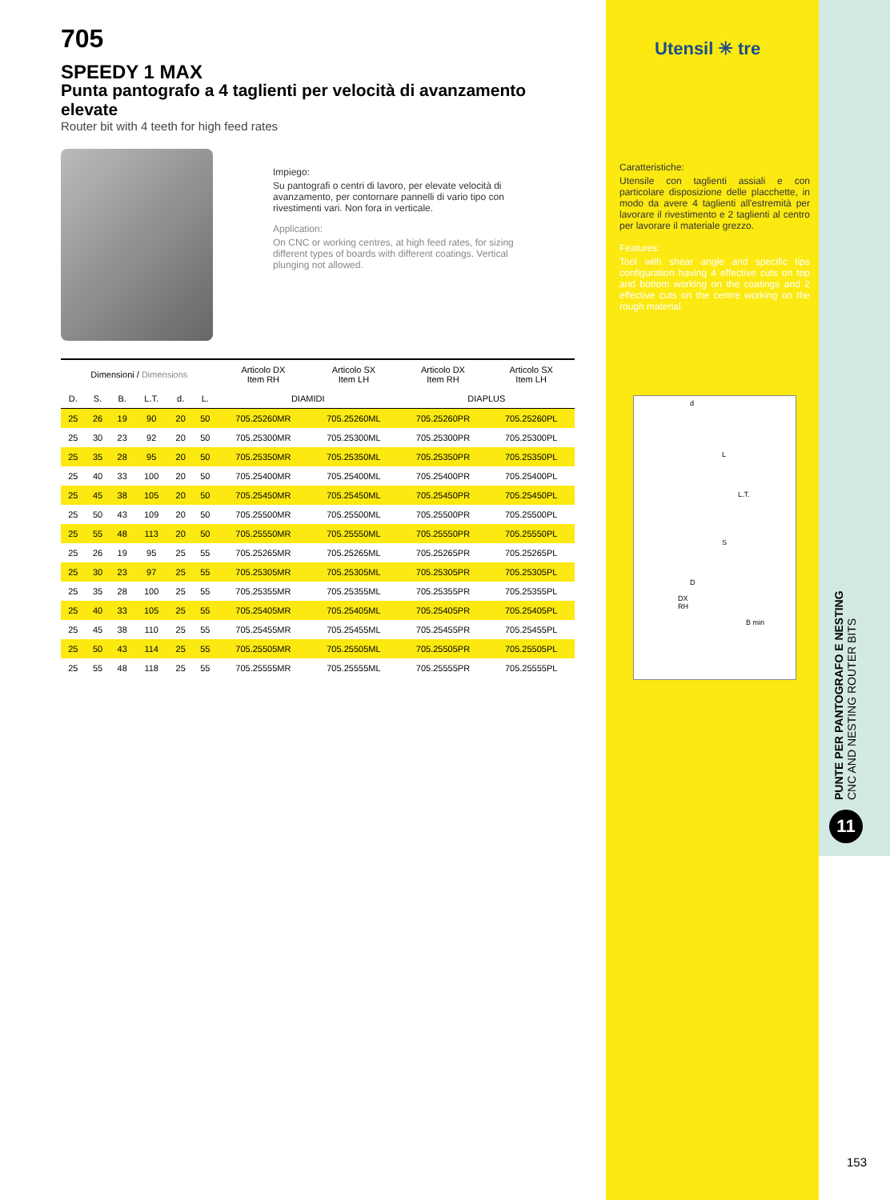705
SPEEDY 1 MAX
Punta pantografo a 4 taglienti per velocità di avanzamento elevate
Router bit with 4 teeth for high feed rates
Impiego:
Su pantografi o centri di lavoro, per elevate velocità di avanzamento, per contornare pannelli di vario tipo con rivestimenti vari. Non fora in verticale.
Application:
On CNC or working centres, at high feed rates, for sizing different types of boards with different coatings. Vertical plunging not allowed.
| Dimensioni / Dimensions | | | | | | Articolo DX Item RH | Articolo SX Item LH | Articolo DX Item RH | Articolo SX Item LH |
| --- | --- | --- | --- | --- | --- | --- | --- | --- | --- |
| D. | S. | B. | L.T. | d. | L. | DIAMIDI | | DIAPLUS | |
| 25 | 26 | 19 | 90 | 20 | 50 | 705.25260MR | 705.25260ML | 705.25260PR | 705.25260PL |
| 25 | 30 | 23 | 92 | 20 | 50 | 705.25300MR | 705.25300ML | 705.25300PR | 705.25300PL |
| 25 | 35 | 28 | 95 | 20 | 50 | 705.25350MR | 705.25350ML | 705.25350PR | 705.25350PL |
| 25 | 40 | 33 | 100 | 20 | 50 | 705.25400MR | 705.25400ML | 705.25400PR | 705.25400PL |
| 25 | 45 | 38 | 105 | 20 | 50 | 705.25450MR | 705.25450ML | 705.25450PR | 705.25450PL |
| 25 | 50 | 43 | 109 | 20 | 50 | 705.25500MR | 705.25500ML | 705.25500PR | 705.25500PL |
| 25 | 55 | 48 | 113 | 20 | 50 | 705.25550MR | 705.25550ML | 705.25550PR | 705.25550PL |
| 25 | 26 | 19 | 95 | 25 | 55 | 705.25265MR | 705.25265ML | 705.25265PR | 705.25265PL |
| 25 | 30 | 23 | 97 | 25 | 55 | 705.25305MR | 705.25305ML | 705.25305PR | 705.25305PL |
| 25 | 35 | 28 | 100 | 25 | 55 | 705.25355MR | 705.25355ML | 705.25355PR | 705.25355PL |
| 25 | 40 | 33 | 105 | 25 | 55 | 705.25405MR | 705.25405ML | 705.25405PR | 705.25405PL |
| 25 | 45 | 38 | 110 | 25 | 55 | 705.25455MR | 705.25455ML | 705.25455PR | 705.25455PL |
| 25 | 50 | 43 | 114 | 25 | 55 | 705.25505MR | 705.25505ML | 705.25505PR | 705.25505PL |
| 25 | 55 | 48 | 118 | 25 | 55 | 705.25555MR | 705.25555ML | 705.25555PR | 705.25555PL |
Utensil ✳ tre
Caratteristiche:
Utensile con taglienti assiali e con particolare disposizione delle placchette, in modo da avere 4 taglienti all'estremità per lavorare il rivestimento e 2 taglienti al centro per lavorare il materiale grezzo.
Features:
Tool with shear angle and specific tips configuration having 4 effective cuts on top and bottom working on the coatings and 2 effective cuts on the centre working on the rough material.
d
L
L.T.
S
D
DX
RH
B min
PUNTE PER PANTOGRAFO E NESTING
CNC AND NESTING ROUTER BITS
11
153